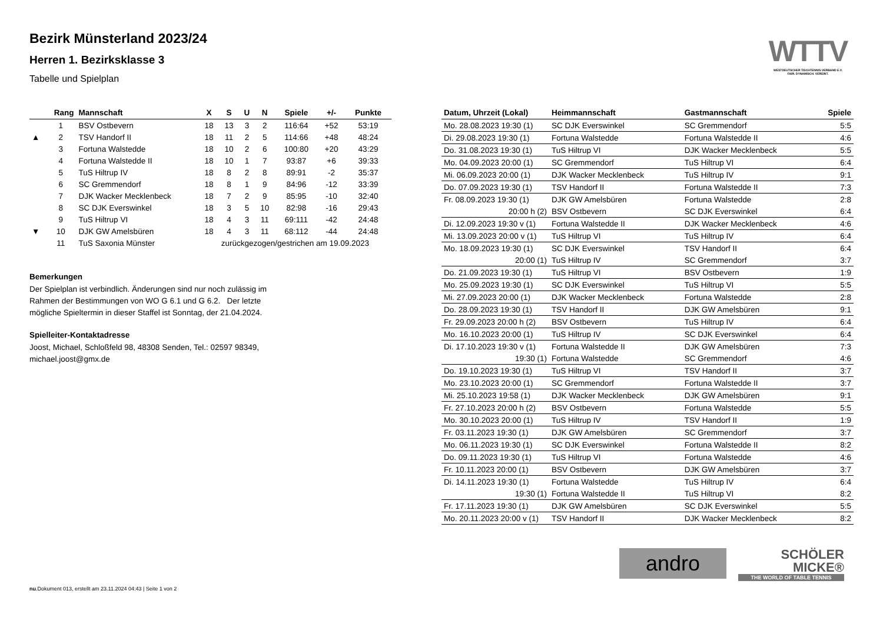WTTV
WESTDEUTSCHER TISCHTENNIS-VERBAND E.V.
FAIR. DYNAMISCH. VEREINT.
Bezirk Münsterland 2023/24
Herren 1. Bezirksklasse 3
Tabelle und Spielplan
| | Rang | Mannschaft | X | S | U | N | Spiele | +/- | Punkte |
| --- | --- | --- | --- | --- | --- | --- | --- | --- | --- |
| | 1 | BSV Ostbevern | 18 | 13 | 3 | 2 | 116:64 | +52 | 53:19 |
| ▲ | 2 | TSV Handorf II | 18 | 11 | 2 | 5 | 114:66 | +48 | 48:24 |
| | 3 | Fortuna Walstedde | 18 | 10 | 2 | 6 | 100:80 | +20 | 43:29 |
| | 4 | Fortuna Walstedde II | 18 | 10 | 1 | 7 | 93:87 | +6 | 39:33 |
| | 5 | TuS Hiltrup IV | 18 | 8 | 2 | 8 | 89:91 | -2 | 35:37 |
| | 6 | SC Gremmendorf | 18 | 8 | 1 | 9 | 84:96 | -12 | 33:39 |
| | 7 | DJK Wacker Mecklenbeck | 18 | 7 | 2 | 9 | 85:95 | -10 | 32:40 |
| | 8 | SC DJK Everswinkel | 18 | 3 | 5 | 10 | 82:98 | -16 | 29:43 |
| | 9 | TuS Hiltrup VI | 18 | 4 | 3 | 11 | 69:111 | -42 | 24:48 |
| ▼ | 10 | DJK GW Amelsbüren | 18 | 4 | 3 | 11 | 68:112 | -44 | 24:48 |
| | 11 | TuS Saxonia Münster | zurückgezogen/gestrichen am 19.09.2023 | | | | | | |
Bemerkungen
Der Spielplan ist verbindlich. Änderungen sind nur noch zulässig im
Rahmen der Bestimmungen von WO G 6.1 und G 6.2. Der letzte
mögliche Spieltermin in dieser Staffel ist Sonntag, der 21.04.2024.
Spielleiter-Kontaktadresse
Joost, Michael, Schloßfeld 98, 48308 Senden, Tel.: 02597 98349,
michael.joost@gmx.de
| Datum, Uhrzeit (Lokal) | Heimmannschaft | Gastmannschaft | Spiele |
| --- | --- | --- | --- |
| Mo. 28.08.2023 19:30 (1) | SC DJK Everswinkel | SC Gremmendorf | 5:5 |
| Di. 29.08.2023 19:30 (1) | Fortuna Walstedde | Fortuna Walstedde II | 4:6 |
| Do. 31.08.2023 19:30 (1) | TuS Hiltrup VI | DJK Wacker Mecklenbeck | 5:5 |
| Mo. 04.09.2023 20:00 (1) | SC Gremmendorf | TuS Hiltrup VI | 6:4 |
| Mi. 06.09.2023 20:00 (1) | DJK Wacker Mecklenbeck | TuS Hiltrup IV | 9:1 |
| Do. 07.09.2023 19:30 (1) | TSV Handorf II | Fortuna Walstedde II | 7:3 |
| Fr. 08.09.2023 19:30 (1) | DJK GW Amelsbüren | Fortuna Walstedde | 2:8 |
| 20:00 h (2) | BSV Ostbevern | SC DJK Everswinkel | 6:4 |
| Di. 12.09.2023 19:30 v (1) | Fortuna Walstedde II | DJK Wacker Mecklenbeck | 4:6 |
| Mi. 13.09.2023 20:00 v (1) | TuS Hiltrup VI | TuS Hiltrup IV | 6:4 |
| Mo. 18.09.2023 19:30 (1) | SC DJK Everswinkel | TSV Handorf II | 6:4 |
| 20:00 (1) | TuS Hiltrup IV | SC Gremmendorf | 3:7 |
| Do. 21.09.2023 19:30 (1) | TuS Hiltrup VI | BSV Ostbevern | 1:9 |
| Mo. 25.09.2023 19:30 (1) | SC DJK Everswinkel | TuS Hiltrup VI | 5:5 |
| Mi. 27.09.2023 20:00 (1) | DJK Wacker Mecklenbeck | Fortuna Walstedde | 2:8 |
| Do. 28.09.2023 19:30 (1) | TSV Handorf II | DJK GW Amelsbüren | 9:1 |
| Fr. 29.09.2023 20:00 h (2) | BSV Ostbevern | TuS Hiltrup IV | 6:4 |
| Mo. 16.10.2023 20:00 (1) | TuS Hiltrup IV | SC DJK Everswinkel | 6:4 |
| Di. 17.10.2023 19:30 v (1) | Fortuna Walstedde II | DJK GW Amelsbüren | 7:3 |
| 19:30 (1) | Fortuna Walstedde | SC Gremmendorf | 4:6 |
| Do. 19.10.2023 19:30 (1) | TuS Hiltrup VI | TSV Handorf II | 3:7 |
| Mo. 23.10.2023 20:00 (1) | SC Gremmendorf | Fortuna Walstedde II | 3:7 |
| Mi. 25.10.2023 19:58 (1) | DJK Wacker Mecklenbeck | DJK GW Amelsbüren | 9:1 |
| Fr. 27.10.2023 20:00 h (2) | BSV Ostbevern | Fortuna Walstedde | 5:5 |
| Mo. 30.10.2023 20:00 (1) | TuS Hiltrup IV | TSV Handorf II | 1:9 |
| Fr. 03.11.2023 19:30 (1) | DJK GW Amelsbüren | SC Gremmendorf | 3:7 |
| Mo. 06.11.2023 19:30 (1) | SC DJK Everswinkel | Fortuna Walstedde II | 8:2 |
| Do. 09.11.2023 19:30 (1) | TuS Hiltrup VI | Fortuna Walstedde | 4:6 |
| Fr. 10.11.2023 20:00 (1) | BSV Ostbevern | DJK GW Amelsbüren | 3:7 |
| Di. 14.11.2023 19:30 (1) | Fortuna Walstedde | TuS Hiltrup IV | 6:4 |
| 19:30 (1) | Fortuna Walstedde II | TuS Hiltrup VI | 8:2 |
| Fr. 17.11.2023 19:30 (1) | DJK GW Amelsbüren | SC DJK Everswinkel | 5:5 |
| Mo. 20.11.2023 20:00 v (1) | TSV Handorf II | DJK Wacker Mecklenbeck | 8:2 |
andro
SCHÖLER
MICKE®
THE WORLD OF TABLE TENNIS
nu.Dokument 013, erstellt am 23.11.2024 04:43 | Seite 1 von 2